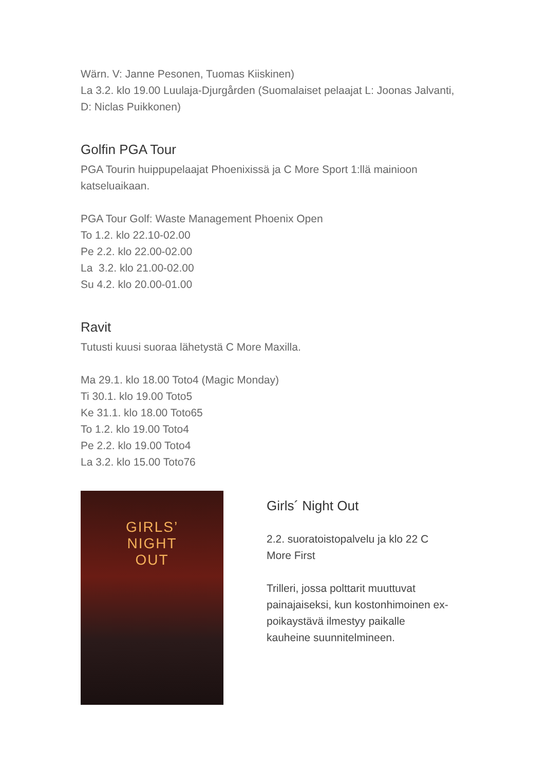Wärn. V: Janne Pesonen, Tuomas Kiiskinen)
La 3.2. klo 19.00 Luulaja-Djurgården (Suomalaiset pelaajat L: Joonas Jalvanti, D: Niclas Puikkonen)
Golfin PGA Tour
PGA Tourin huippupelaajat Phoenixissä ja C More Sport 1:llä mainioon katseluaikaan.
PGA Tour Golf: Waste Management Phoenix Open
To 1.2. klo 22.10-02.00
Pe 2.2. klo 22.00-02.00
La 3.2. klo 21.00-02.00
Su 4.2. klo 20.00-01.00
Ravit
Tutusti kuusi suoraa lähetystä C More Maxilla.
Ma 29.1. klo 18.00 Toto4 (Magic Monday)
Ti 30.1. klo 19.00 Toto5
Ke 31.1. klo 18.00 Toto65
To 1.2. klo 19.00 Toto4
Pe 2.2. klo 19.00 Toto4
La 3.2. klo 15.00 Toto76
GIRLS’
NIGHT
OUT
Girls´ Night Out
2.2. suoratoistopalvelu ja klo 22 C More First
Trilleri, jossa polttarit muuttuvat painajaiseksi, kun kostonhimoinen ex-poikaystävä ilmestyy paikalle kauheine suunnitelmineen.